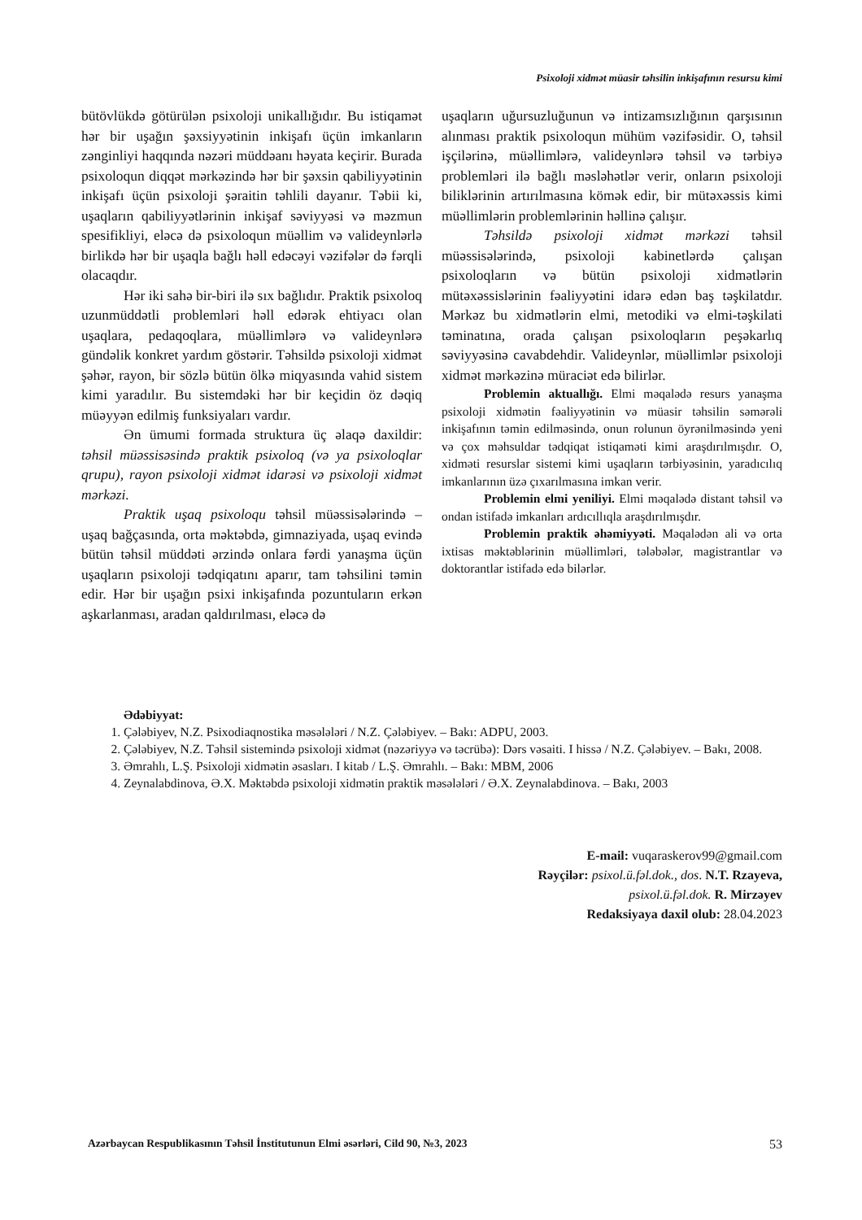Psixoloji xidmət müasir təhsilin inkişafının resursu kimi
bütövlükdə götürülən psixoloji unikallığıdır. Bu istiqamət hər bir uşağın şəxsiyyətinin inkişafı üçün imkanların zənginliyi haqqında nəzəri müddəanı həyata keçirir. Burada psixoloqun diqqət mərkəzində hər bir şəxsin qabiliyyətinin inkişafı üçün psixoloji şəraitin təhlili dayanır. Təbii ki, uşaqların qabiliyyətlərinin inkişaf səviyyəsi və məzmun spesifikliyi, eləcə də psixoloqun müəllim və valideynlərlə birlikdə hər bir uşaqla bağlı həll edəcəyi vəzifələr də fərqli olacaqdır.
Hər iki sahə bir-biri ilə sıx bağlıdır. Praktik psixoloq uzunmüddətli problemləri həll edərək ehtiyacı olan uşaqlara, pedaqoqlara, müəllimlərə və valideynlərə gündəlik konkret yardım göstərir. Təhsildə psixoloji xidmət şəhər, rayon, bir sözlə bütün ölkə miqyasında vahid sistem kimi yaradılır. Bu sistemdəki hər bir keçidin öz dəqiq müəyyən edilmiş funksiyaları vardır.
Ən ümumi formada struktura üç əlaqə daxildir: təhsil müəssisəsində praktik psixoloq (və ya psixoloqlar qrupu), rayon psixoloji xidmət idarəsi və psixoloji xidmət mərkəzi.
Praktik uşaq psixoloqu təhsil müəssisələrində – uşaq bağçasında, orta məktəbdə, gimnaziyada, uşaq evində bütün təhsil müddəti ərzində onlara fərdi yanaşma üçün uşaqların psixoloji tədqiqatını aparır, tam təhsilini təmin edir. Hər bir uşağın psixi inkişafında pozuntuların erkən aşkarlanması, aradan qaldırılması, eləcə də
uşaqların uğursuzluğunun və intizamsızlığının qarşısının alınması praktik psixoloqun mühüm vəzifəsidir. O, təhsil işçilərinə, müəllimlərə, valideynlərə təhsil və tərbiyə problemləri ilə bağlı məsləhətlər verir, onların psixoloji biliklərinin artırılmasına kömək edir, bir mütəxəssis kimi müəllimlərin problemlərinin həllinə çalışır.
Təhsildə psixoloji xidmət mərkəzi təhsil müəssisələrində, psixoloji kabinetlərdə çalışan psixoloqların və bütün psixoloji xidmətlərin mütəxəssislərinin fəaliyyətini idarə edən baş təşkilatdır. Mərkəz bu xidmətlərin elmi, metodiki və elmi-təşkilati təminatına, orada çalışan psixoloqların peşəkarlıq səviyyəsinə cavabdehdir. Valideynlər, müəllimlər psixoloji xidmət mərkəzinə müraciət edə bilirlər.
Problemin aktuallığı. Elmi məqalədə resurs yanaşma psixoloji xidmətin fəaliyyətinin və müasir təhsilin səmərəli inkişafının təmin edilməsində, onun rolunun öyrənilməsində yeni və çox məhsuldar tədqiqat istiqaməti kimi araşdırılmışdır. O, xidməti resurslar sistemi kimi uşaqların tərbiyəsinin, yaradıcılıq imkanlarının üzə çıxarılmasına imkan verir.
Problemin elmi yeniliyi. Elmi məqalədə distant təhsil və ondan istifadə imkanları ardıcıllıqla araşdırılmışdır.
Problemin praktik əhəmiyyəti. Məqalədən ali və orta ixtisas məktəblərinin müəllimləri, tələbələr, magistrantlar və doktorantlar istifadə edə bilərlər.
Ədəbiyyat:
1. Çələbiyev, N.Z. Psixodiaqnostika məsələləri / N.Z. Çələbiyev. – Bakı: ADPU, 2003.
2. Çələbiyev, N.Z. Təhsil sistemində psixoloji xidmət (nəzəriyyə və təcrübə): Dərs vəsaiti. I hissə / N.Z. Çələbiyev. – Bakı, 2008.
3. Əmrahlı, L.Ş. Psixoloji xidmətin əsasları. I kitab / L.Ş. Əmrahlı. – Bakı: MBM, 2006
4. Zeynalabdinova, Ə.X. Məktəbdə psixoloji xidmətin praktik məsələləri / Ə.X. Zeynalabdinova. – Bakı, 2003
E-mail: vuqaraskerov99@gmail.com
Rəyçilər: psixol.ü.fəl.dok., dos. N.T. Rzayeva,
psixol.ü.fəl.dok. R. Mirzəyev
Redaksiyaya daxil olub: 28.04.2023
Azərbaycan Respublikasının Təhsil İnstitutunun Elmi əsərləri, Cild 90, №3, 2023 53